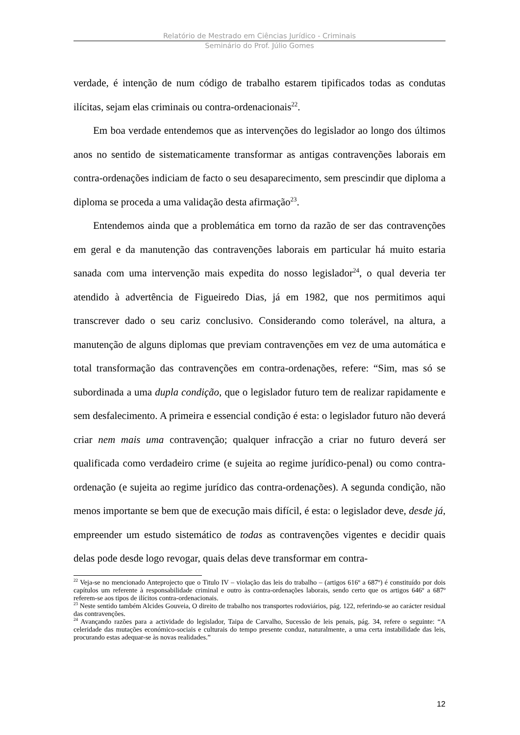Relatório de Mestrado em Ciências Jurídico - Criminais
Seminário do Prof. Júlio Gomes
verdade, é intenção de num código de trabalho estarem tipificados todas as condutas ilícitas, sejam elas criminais ou contra-ordenacionais<sup>22</sup>.
Em boa verdade entendemos que as intervenções do legislador ao longo dos últimos anos no sentido de sistematicamente transformar as antigas contravenções laborais em contra-ordenações indiciam de facto o seu desaparecimento, sem prescindir que diploma a diploma se proceda a uma validação desta afirmação<sup>23</sup>.
Entendemos ainda que a problemática em torno da razão de ser das contravenções em geral e da manutenção das contravenções laborais em particular há muito estaria sanada com uma intervenção mais expedita do nosso legislador<sup>24</sup>, o qual deveria ter atendido à advertência de Figueiredo Dias, já em 1982, que nos permitimos aqui transcrever dado o seu cariz conclusivo. Considerando como tolerável, na altura, a manutenção de alguns diplomas que previam contravenções em vez de uma automática e total transformação das contravenções em contra-ordenações, refere: “Sim, mas só se subordinada a uma dupla condição, que o legislador futuro tem de realizar rapidamente e sem desfalecimento. A primeira e essencial condição é esta: o legislador futuro não deverá criar nem mais uma contravenção; qualquer infracção a criar no futuro deverá ser qualificada como verdadeiro crime (e sujeita ao regime jurídico-penal) ou como contra-ordenação (e sujeita ao regime jurídico das contra-ordenações). A segunda condição, não menos importante se bem que de execução mais difícil, é esta: o legislador deve, desde já, empreender um estudo sistemático de todas as contravenções vigentes e decidir quais delas pode desde logo revogar, quais delas deve transformar em contra-
<sup>22</sup> Veja-se no mencionado Anteprojecto que o Titulo IV – violação das leis do trabalho – (artigos 616º a 687º) é constituído por dois capítulos um referente à responsabilidade criminal e outro às contra-ordenações laborais, sendo certo que os artigos 646º a 687º referem-se aos tipos de ilícitos contra-ordenacionais.
<sup>23</sup> Neste sentido também Alcides Gouveia, O direito de trabalho nos transportes rodoviários, pág. 122, referindo-se ao carácter residual das contravenções.
<sup>24</sup> Avançando razões para a actividade do legislador, Taipa de Carvalho, Sucessão de leis penais, pág. 34, refere o seguinte: “A celeridade das mutações económico-sociais e culturais do tempo presente conduz, naturalmente, a uma certa instabilidade das leis, procurando estas adequar-se às novas realidades.”
12